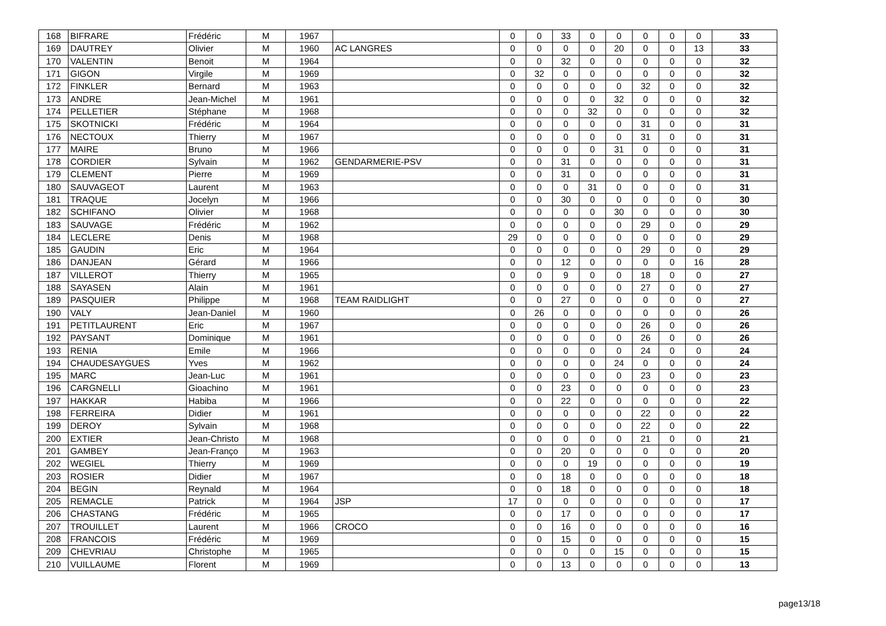| 168 | BIFRARE | Frédéric | M | 1967 | | 0 | 0 | 33 | 0 | 0 | 0 | 0 | 0 | 33 |
| 169 | DAUTREY | Olivier | M | 1960 | AC LANGRES | 0 | 0 | 0 | 0 | 20 | 0 | 0 | 13 | 33 |
| 170 | VALENTIN | Benoit | M | 1964 | | 0 | 0 | 32 | 0 | 0 | 0 | 0 | 0 | 32 |
| 171 | GIGON | Virgile | M | 1969 | | 0 | 32 | 0 | 0 | 0 | 0 | 0 | 0 | 32 |
| 172 | FINKLER | Bernard | M | 1963 | | 0 | 0 | 0 | 0 | 0 | 32 | 0 | 0 | 32 |
| 173 | ANDRE | Jean-Michel | M | 1961 | | 0 | 0 | 0 | 0 | 32 | 0 | 0 | 0 | 32 |
| 174 | PELLETIER | Stéphane | M | 1968 | | 0 | 0 | 0 | 32 | 0 | 0 | 0 | 0 | 32 |
| 175 | SKOTNICKI | Frédéric | M | 1964 | | 0 | 0 | 0 | 0 | 0 | 31 | 0 | 0 | 31 |
| 176 | NECTOUX | Thierry | M | 1967 | | 0 | 0 | 0 | 0 | 0 | 31 | 0 | 0 | 31 |
| 177 | MAIRE | Bruno | M | 1966 | | 0 | 0 | 0 | 0 | 31 | 0 | 0 | 0 | 31 |
| 178 | CORDIER | Sylvain | M | 1962 | GENDARMERIE-PSV | 0 | 0 | 31 | 0 | 0 | 0 | 0 | 0 | 31 |
| 179 | CLEMENT | Pierre | M | 1969 | | 0 | 0 | 31 | 0 | 0 | 0 | 0 | 0 | 31 |
| 180 | SAUVAGEOT | Laurent | M | 1963 | | 0 | 0 | 0 | 31 | 0 | 0 | 0 | 0 | 31 |
| 181 | TRAQUE | Jocelyn | M | 1966 | | 0 | 0 | 30 | 0 | 0 | 0 | 0 | 0 | 30 |
| 182 | SCHIFANO | Olivier | M | 1968 | | 0 | 0 | 0 | 0 | 30 | 0 | 0 | 0 | 30 |
| 183 | SAUVAGE | Frédéric | M | 1962 | | 0 | 0 | 0 | 0 | 0 | 29 | 0 | 0 | 29 |
| 184 | LECLERE | Denis | M | 1968 | | 29 | 0 | 0 | 0 | 0 | 0 | 0 | 0 | 29 |
| 185 | GAUDIN | Eric | M | 1964 | | 0 | 0 | 0 | 0 | 0 | 29 | 0 | 0 | 29 |
| 186 | DANJEAN | Gérard | M | 1966 | | 0 | 0 | 12 | 0 | 0 | 0 | 0 | 16 | 28 |
| 187 | VILLEROT | Thierry | M | 1965 | | 0 | 0 | 9 | 0 | 0 | 18 | 0 | 0 | 27 |
| 188 | SAYASEN | Alain | M | 1961 | | 0 | 0 | 0 | 0 | 0 | 27 | 0 | 0 | 27 |
| 189 | PASQUIER | Philippe | M | 1968 | TEAM RAIDLIGHT | 0 | 0 | 27 | 0 | 0 | 0 | 0 | 0 | 27 |
| 190 | VALY | Jean-Daniel | M | 1960 | | 0 | 26 | 0 | 0 | 0 | 0 | 0 | 0 | 26 |
| 191 | PETITLAURENT | Eric | M | 1967 | | 0 | 0 | 0 | 0 | 0 | 26 | 0 | 0 | 26 |
| 192 | PAYSANT | Dominique | M | 1961 | | 0 | 0 | 0 | 0 | 0 | 26 | 0 | 0 | 26 |
| 193 | RENIA | Emile | M | 1966 | | 0 | 0 | 0 | 0 | 0 | 24 | 0 | 0 | 24 |
| 194 | CHAUDESAYGUES | Yves | M | 1962 | | 0 | 0 | 0 | 0 | 24 | 0 | 0 | 0 | 24 |
| 195 | MARC | Jean-Luc | M | 1961 | | 0 | 0 | 0 | 0 | 0 | 23 | 0 | 0 | 23 |
| 196 | CARGNELLI | Gioachino | M | 1961 | | 0 | 0 | 23 | 0 | 0 | 0 | 0 | 0 | 23 |
| 197 | HAKKAR | Habiba | M | 1966 | | 0 | 0 | 22 | 0 | 0 | 0 | 0 | 0 | 22 |
| 198 | FERREIRA | Didier | M | 1961 | | 0 | 0 | 0 | 0 | 0 | 22 | 0 | 0 | 22 |
| 199 | DEROY | Sylvain | M | 1968 | | 0 | 0 | 0 | 0 | 0 | 22 | 0 | 0 | 22 |
| 200 | EXTIER | Jean-Christo | M | 1968 | | 0 | 0 | 0 | 0 | 0 | 21 | 0 | 0 | 21 |
| 201 | GAMBEY | Jean-Franço | M | 1963 | | 0 | 0 | 20 | 0 | 0 | 0 | 0 | 0 | 20 |
| 202 | WEGIEL | Thierry | M | 1969 | | 0 | 0 | 0 | 19 | 0 | 0 | 0 | 0 | 19 |
| 203 | ROSIER | Didier | M | 1967 | | 0 | 0 | 18 | 0 | 0 | 0 | 0 | 0 | 18 |
| 204 | BEGIN | Reynald | M | 1964 | | 0 | 0 | 18 | 0 | 0 | 0 | 0 | 0 | 18 |
| 205 | REMACLE | Patrick | M | 1964 | JSP | 17 | 0 | 0 | 0 | 0 | 0 | 0 | 0 | 17 |
| 206 | CHASTANG | Frédéric | M | 1965 | | 0 | 0 | 17 | 0 | 0 | 0 | 0 | 0 | 17 |
| 207 | TROUILLET | Laurent | M | 1966 | CROCO | 0 | 0 | 16 | 0 | 0 | 0 | 0 | 0 | 16 |
| 208 | FRANCOIS | Frédéric | M | 1969 | | 0 | 0 | 15 | 0 | 0 | 0 | 0 | 0 | 15 |
| 209 | CHEVRIAU | Christophe | M | 1965 | | 0 | 0 | 0 | 0 | 15 | 0 | 0 | 0 | 15 |
| 210 | VUILLAUME | Florent | M | 1969 | | 0 | 0 | 13 | 0 | 0 | 0 | 0 | 0 | 13 |
page13/18